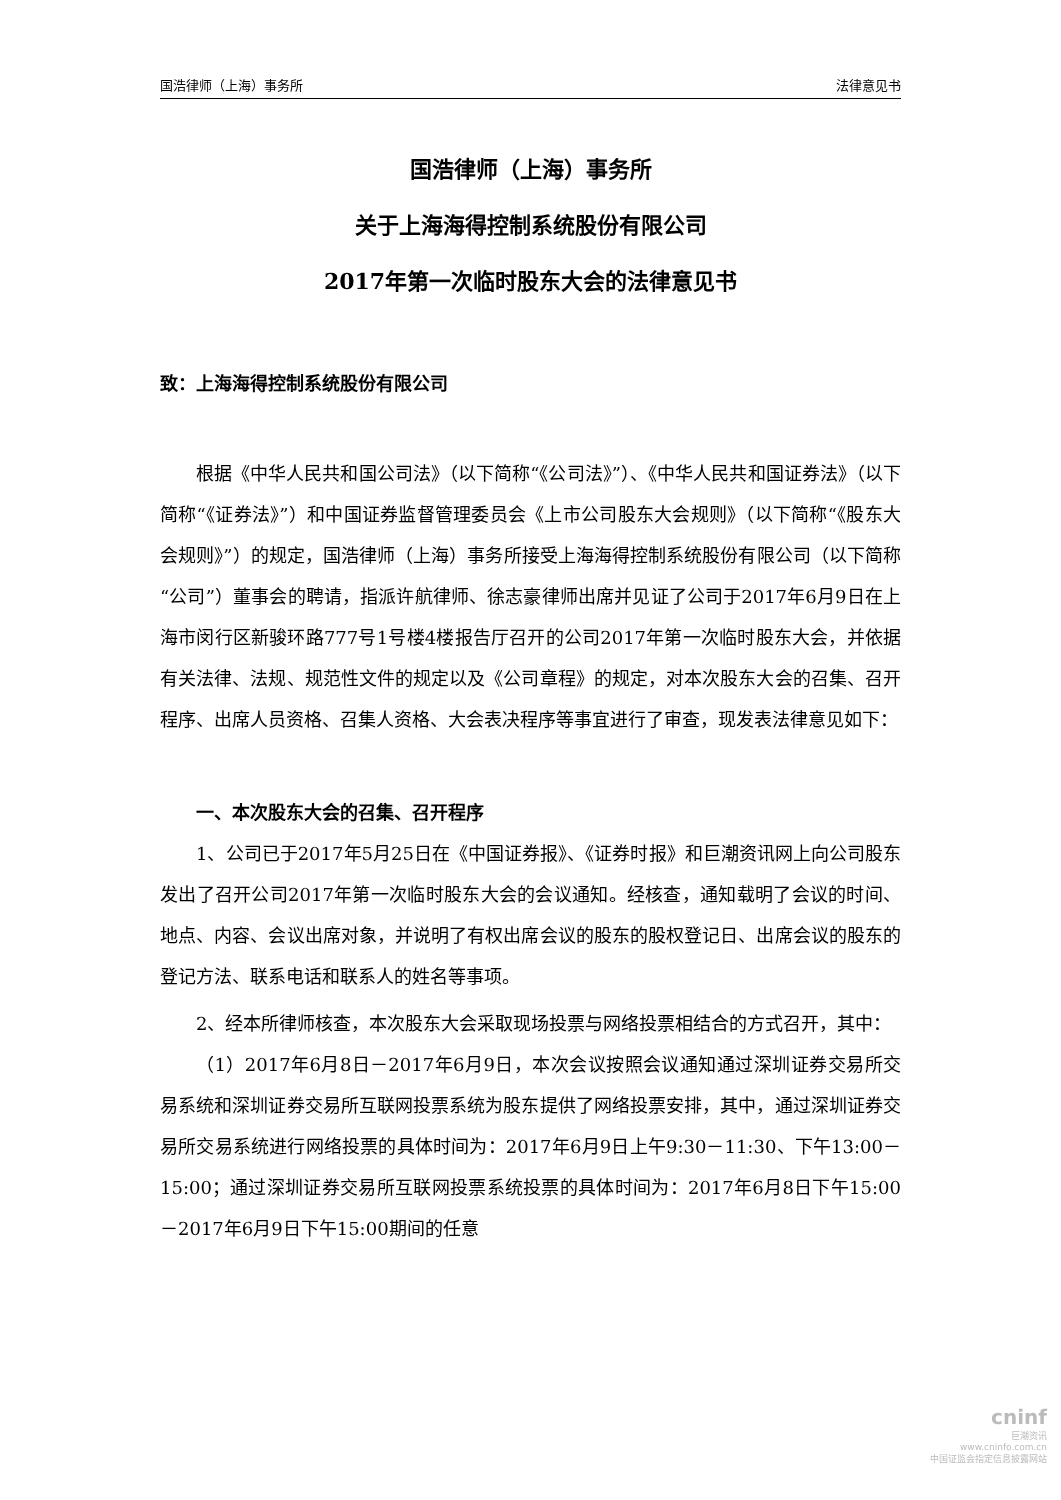国浩律师（上海）事务所 法律意见书
国浩律师（上海）事务所
关于上海海得控制系统股份有限公司
2017年第一次临时股东大会的法律意见书
致：上海海得控制系统股份有限公司
根据《中华人民共和国公司法》（以下简称“《公司法》”）、《中华人民共和国证券法》（以下简称“《证券法》”）和中国证券监督管理委员会《上市公司股东大会规则》（以下简称“《股东大会规则》”）的规定，国浩律师（上海）事务所接受上海海得控制系统股份有限公司（以下简称“公司”）董事会的聘请，指派许航律师、徐志豪律师出席并见证了公司于2017年6月9日在上海市闵行区新骏环路777号1号楼4楼报告厅召开的公司2017年第一次临时股东大会，并依据有关法律、法规、规范性文件的规定以及《公司章程》的规定，对本次股东大会的召集、召开程序、出席人员资格、召集人资格、大会表决程序等事宜进行了审查，现发表法律意见如下：
一、本次股东大会的召集、召开程序
1、公司已于2017年5月25日在《中国证券报》、《证券时报》和巨潮资讯网上向公司股东发出了召开公司2017年第一次临时股东大会的会议通知。经核查，通知载明了会议的时间、地点、内容、会议出席对象，并说明了有权出席会议的股东的股权登记日、出席会议的股东的登记方法、联系电话和联系人的姓名等事项。
2、经本所律师核查，本次股东大会采取现场投票与网络投票相结合的方式召开，其中：
（1）2017年6月8日－2017年6月9日，本次会议按照会议通知通过深圳证券交易所交易系统和深圳证券交易所互联网投票系统为股东提供了网络投票安排，其中，通过深圳证券交易所交易系统进行网络投票的具体时间为：2017年6月9日上午9:30－11:30、下午13:00－15:00；通过深圳证券交易所互联网投票系统投票的具体时间为：2017年6月8日下午15:00－2017年6月9日下午15:00期间的任意
cninf
巨潮资讯
www.cninfo.com.cn
中国证监会指定信息披露网站